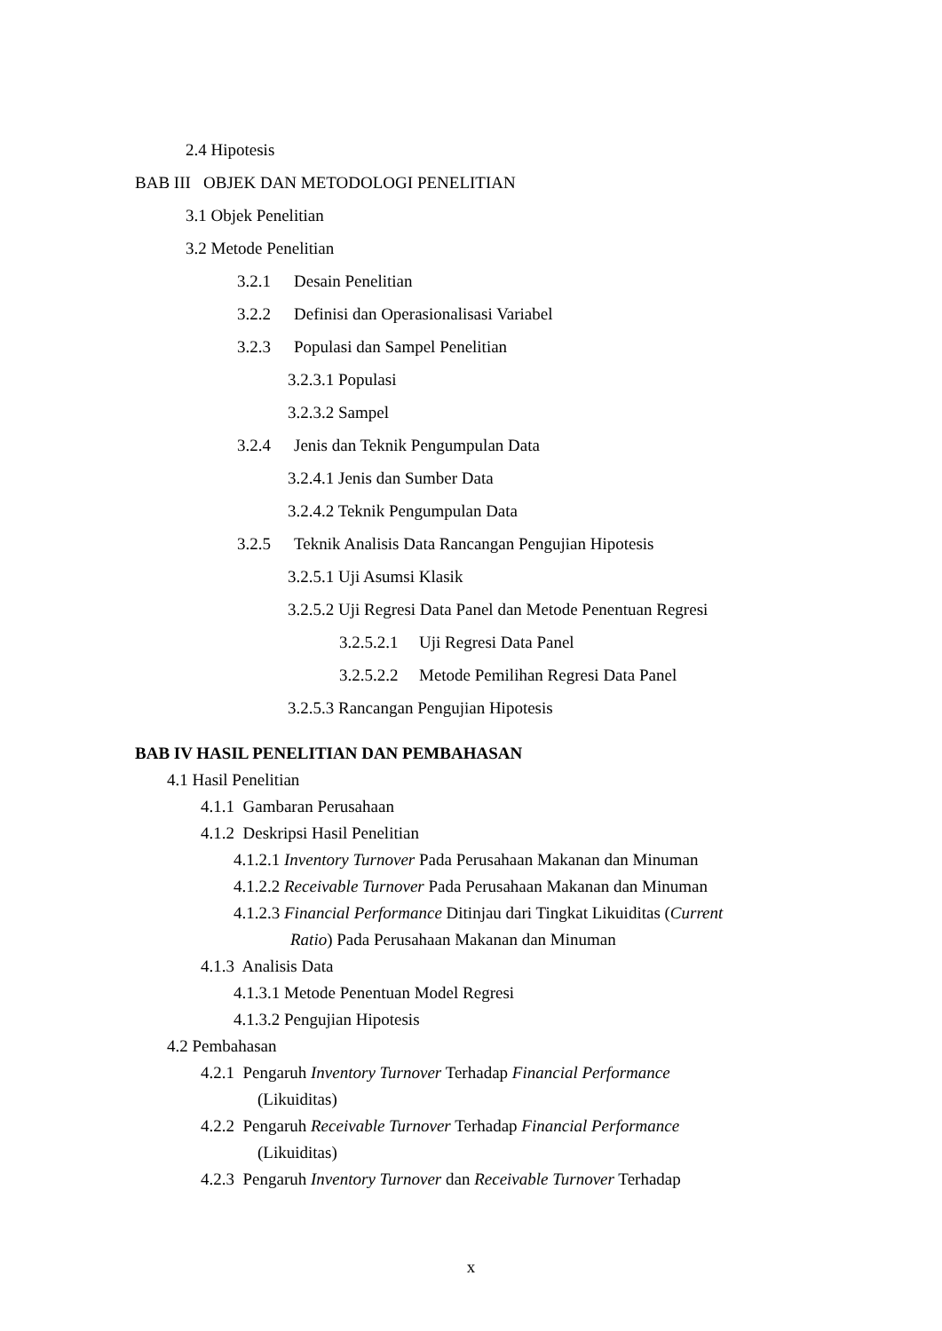2.4 Hipotesis
BAB III OBJEK DAN METODOLOGI PENELITIAN
3.1 Objek Penelitian
3.2 Metode Penelitian
3.2.1 Desain Penelitian
3.2.2 Definisi dan Operasionalisasi Variabel
3.2.3 Populasi dan Sampel Penelitian
3.2.3.1 Populasi
3.2.3.2 Sampel
3.2.4 Jenis dan Teknik Pengumpulan Data
3.2.4.1 Jenis dan Sumber Data
3.2.4.2 Teknik Pengumpulan Data
3.2.5 Teknik Analisis Data Rancangan Pengujian Hipotesis
3.2.5.1 Uji Asumsi Klasik
3.2.5.2 Uji Regresi Data Panel dan Metode Penentuan Regresi
3.2.5.2.1 Uji Regresi Data Panel
3.2.5.2.2 Metode Pemilihan Regresi Data Panel
3.2.5.3 Rancangan Pengujian Hipotesis
BAB IV HASIL PENELITIAN DAN PEMBAHASAN
4.1 Hasil Penelitian
4.1.1 Gambaran Perusahaan
4.1.2 Deskripsi Hasil Penelitian
4.1.2.1 Inventory Turnover Pada Perusahaan Makanan dan Minuman
4.1.2.2 Receivable Turnover Pada Perusahaan Makanan dan Minuman
4.1.2.3 Financial Performance Ditinjau dari Tingkat Likuiditas (Current
Ratio) Pada Perusahaan Makanan dan Minuman
4.1.3 Analisis Data
4.1.3.1 Metode Penentuan Model Regresi
4.1.3.2 Pengujian Hipotesis
4.2 Pembahasan
4.2.1 Pengaruh Inventory Turnover Terhadap Financial Performance
(Likuiditas)
4.2.2 Pengaruh Receivable Turnover Terhadap Financial Performance
(Likuiditas)
4.2.3 Pengaruh Inventory Turnover dan Receivable Turnover Terhadap
x